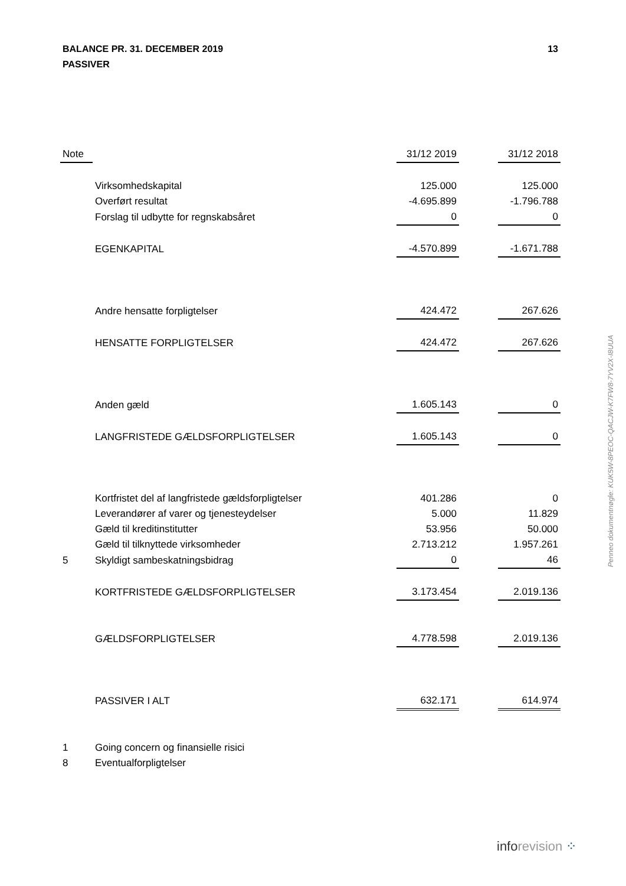13 BALANCE PR. 31. DECEMBER 2019
PASSIVER
| Note | | 31/12 2019 | | 31/12 2018 |
| --- | --- | --- | --- | --- |
| | Virksomhedskapital | 125.000 | | 125.000 |
| | Overført resultat | -4.695.899 | | -1.796.788 |
| | Forslag til udbytte for regnskabsåret | 0 | | 0 |
| | EGENKAPITAL | -4.570.899 | | -1.671.788 |
| | Andre hensatte forpligtelser | 424.472 | | 267.626 |
| | HENSATTE FORPLIGTELSER | 424.472 | | 267.626 |
| | Anden gæld | 1.605.143 | | 0 |
| | LANGFRISTEDE GÆLDSFORPLIGTELSER | 1.605.143 | | 0 |
| | Kortfristet del af langfristede gældsforpligtelser | 401.286 | | 0 |
| | Leverandører af varer og tjenesteydelser | 5.000 | | 11.829 |
| | Gæld til kreditinstitutter | 53.956 | | 50.000 |
| | Gæld til tilknyttede virksomheder | 2.713.212 | | 1.957.261 |
| 5 | Skyldigt sambeskatningsbidrag | 0 | | 46 |
| | KORTFRISTEDE GÆLDSFORPLIGTELSER | 3.173.454 | | 2.019.136 |
| | GÆLDSFORPLIGTELSER | 4.778.598 | | 2.019.136 |
| | PASSIVER I ALT | 632.171 | | 614.974 |
| 1 | Going concern og finansielle risici | | | |
| 8 | Eventualforpligtelser | | | |
Penneo dokumentnøgle: KUK5W-8PEOC-QACJW-K7FW8-7YV2X-I8UUA
inforevision ⁘